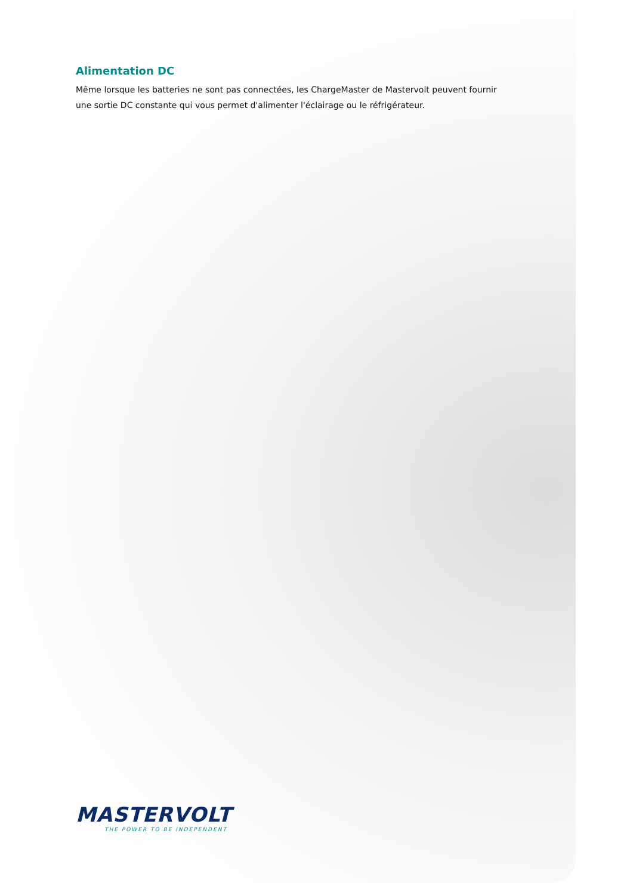Alimentation DC
Même lorsque les batteries ne sont pas connectées, les ChargeMaster de Mastervolt peuvent fournir une sortie DC constante qui vous permet d'alimenter l'éclairage ou le réfrigérateur.
MASTERVOLT
THE POWER TO BE INDEPENDENT